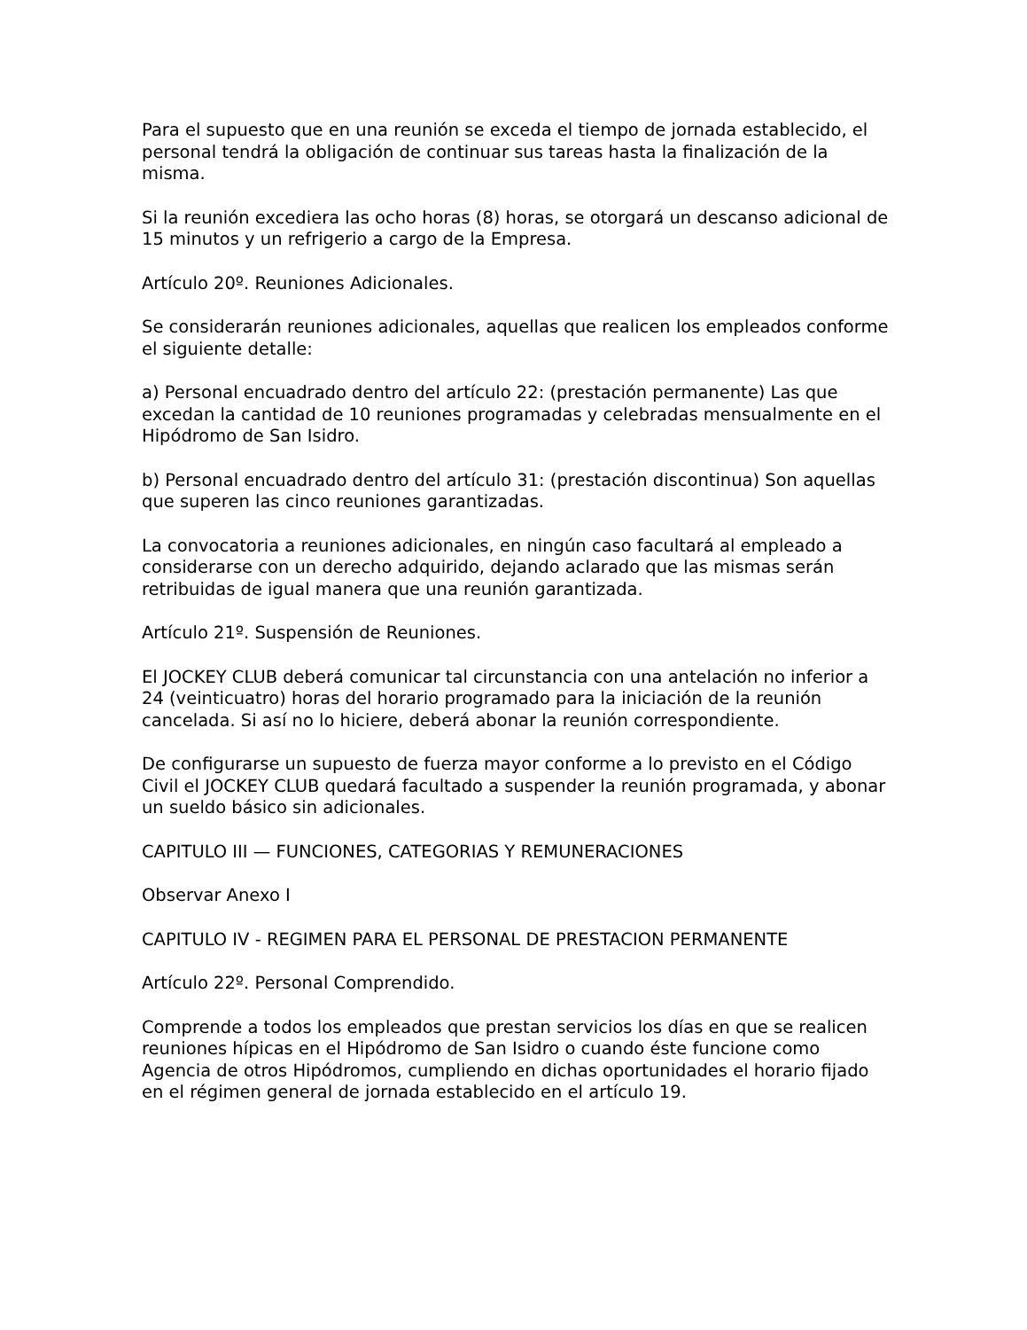Para el supuesto que en una reunión se exceda el tiempo de jornada establecido, el personal tendrá la obligación de continuar sus tareas hasta la finalización de la misma.
Si la reunión excediera las ocho horas (8) horas, se otorgará un descanso adicional de 15 minutos y un refrigerio a cargo de la Empresa.
Artículo 20º. Reuniones Adicionales.
Se considerarán reuniones adicionales, aquellas que realicen los empleados conforme el siguiente detalle:
a) Personal encuadrado dentro del artículo 22: (prestación permanente) Las que excedan la cantidad de 10 reuniones programadas y celebradas mensualmente en el Hipódromo de San Isidro.
b) Personal encuadrado dentro del artículo 31: (prestación discontinua) Son aquellas que superen las cinco reuniones garantizadas.
La convocatoria a reuniones adicionales, en ningún caso facultará al empleado a considerarse con un derecho adquirido, dejando aclarado que las mismas serán retribuidas de igual manera que una reunión garantizada.
Artículo 21º. Suspensión de Reuniones.
El JOCKEY CLUB deberá comunicar tal circunstancia con una antelación no inferior a 24 (veinticuatro) horas del horario programado para la iniciación de la reunión cancelada. Si así no lo hiciere, deberá abonar la reunión correspondiente.
De configurarse un supuesto de fuerza mayor conforme a lo previsto en el Código Civil el JOCKEY CLUB quedará facultado a suspender la reunión programada, y abonar un sueldo básico sin adicionales.
CAPITULO III — FUNCIONES, CATEGORIAS Y REMUNERACIONES
Observar Anexo I
CAPITULO IV - REGIMEN PARA EL PERSONAL DE PRESTACION PERMANENTE
Artículo 22º. Personal Comprendido.
Comprende a todos los empleados que prestan servicios los días en que se realicen reuniones hípicas en el Hipódromo de San Isidro o cuando éste funcione como Agencia de otros Hipódromos, cumpliendo en dichas oportunidades el horario fijado en el régimen general de jornada establecido en el artículo 19.